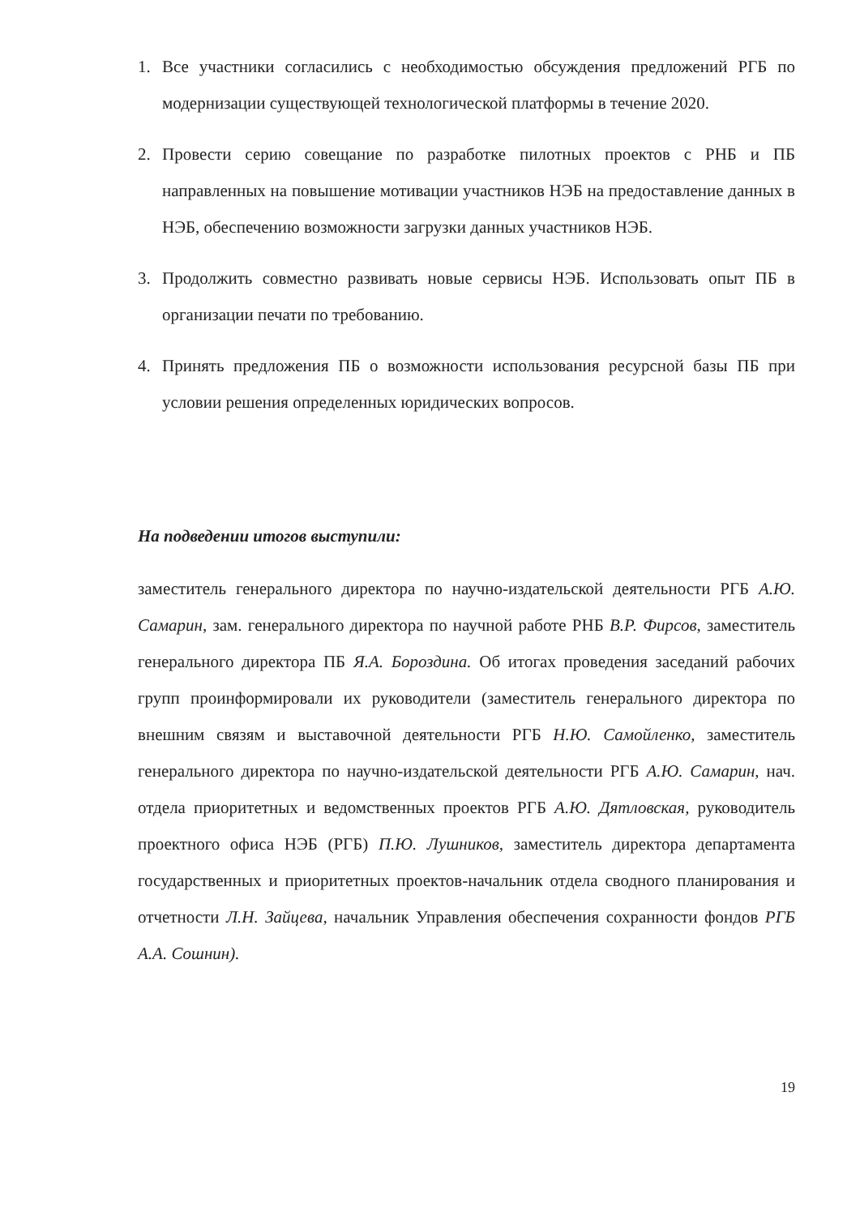1. Все участники согласились с необходимостью обсуждения предложений РГБ по модернизации существующей технологической платформы в течение 2020.
2. Провести серию совещание по разработке пилотных проектов с РНБ и ПБ направленных на повышение мотивации участников НЭБ на предоставление данных в НЭБ, обеспечению возможности загрузки данных участников НЭБ.
3. Продолжить совместно развивать новые сервисы НЭБ. Использовать опыт ПБ в организации печати по требованию.
4. Принять предложения ПБ о возможности использования ресурсной базы ПБ при условии решения определенных юридических вопросов.
На подведении итогов выступили:
заместитель генерального директора по научно-издательской деятельности РГБ А.Ю. Самарин, зам. генерального директора по научной работе РНБ В.Р. Фирсов, заместитель генерального директора ПБ Я.А. Бороздина. Об итогах проведения заседаний рабочих групп проинформировали их руководители (заместитель генерального директора по внешним связям и выставочной деятельности РГБ Н.Ю. Самойленко, заместитель генерального директора по научно-издательской деятельности РГБ А.Ю. Самарин, нач. отдела приоритетных и ведомственных проектов РГБ А.Ю. Дятловская, руководитель проектного офиса НЭБ (РГБ) П.Ю. Лушников, заместитель директора департамента государственных и приоритетных проектов-начальник отдела сводного планирования и отчетности Л.Н. Зайцева, начальник Управления обеспечения сохранности фондов РГБ А.А. Сошнин).
19